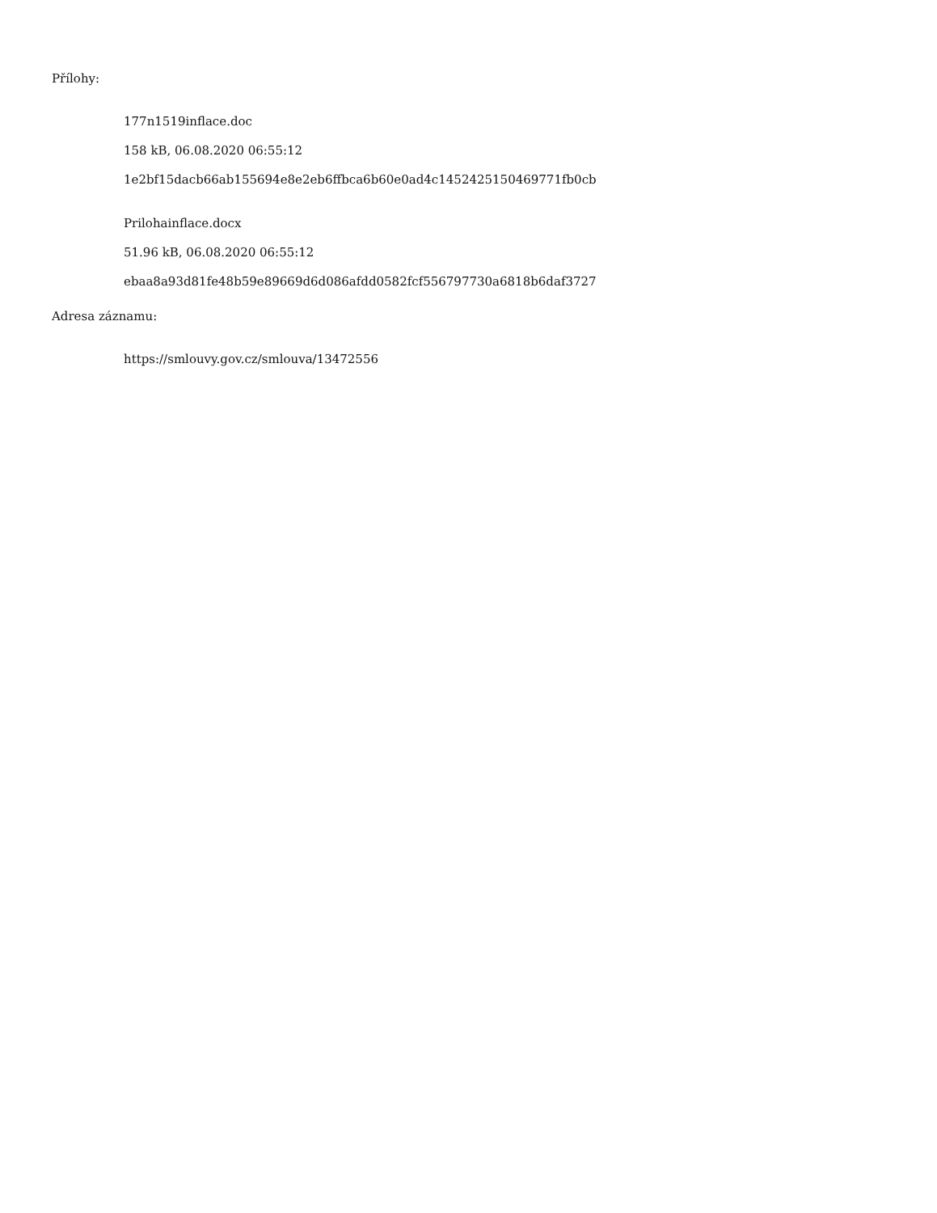Přílohy:
177n1519inflace.doc
158 kB, 06.08.2020 06:55:12
1e2bf15dacb66ab155694e8e2eb6ffbca6b60e0ad4c1452425150469771fb0cb
Prilohainflace.docx
51.96 kB, 06.08.2020 06:55:12
ebaa8a93d81fe48b59e89669d6d086afdd0582fcf556797730a6818b6daf3727
Adresa záznamu:
https://smlouvy.gov.cz/smlouva/13472556